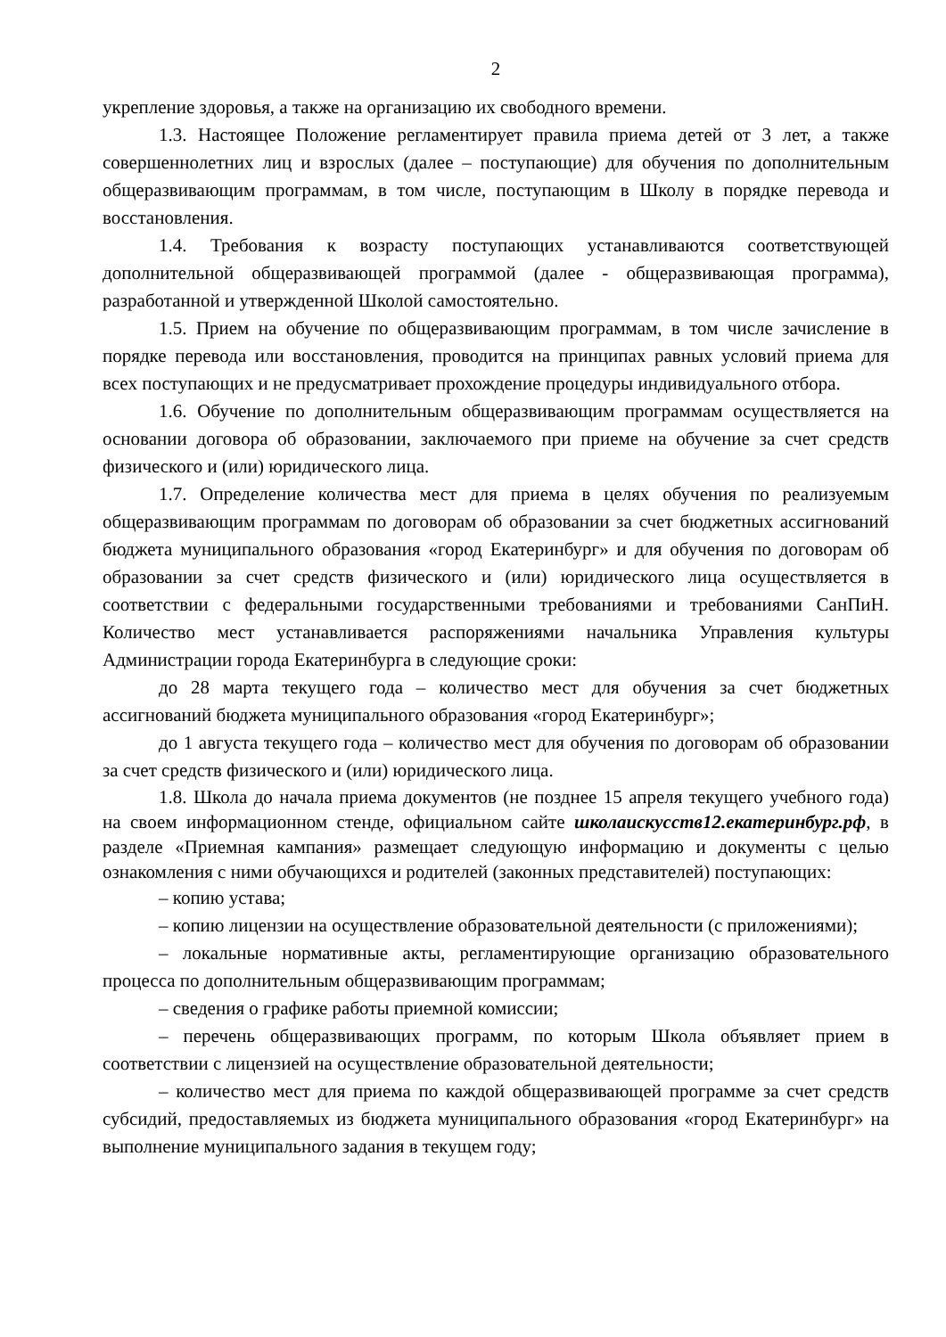2
укрепление здоровья, а также на организацию их свободного времени.
1.3. Настоящее Положение регламентирует правила приема детей от 3 лет, а также совершеннолетних лиц и взрослых (далее – поступающие) для обучения по дополнительным общеразвивающим программам, в том числе, поступающим в Школу в порядке перевода и восстановления.
1.4. Требования к возрасту поступающих устанавливаются соответствующей дополнительной общеразвивающей программой (далее - общеразвивающая программа), разработанной и утвержденной Школой самостоятельно.
1.5. Прием на обучение по общеразвивающим программам, в том числе зачисление в порядке перевода или восстановления, проводится на принципах равных условий приема для всех поступающих и не предусматривает прохождение процедуры индивидуального отбора.
1.6. Обучение по дополнительным общеразвивающим программам осуществляется на основании договора об образовании, заключаемого при приеме на обучение за счет средств физического и (или) юридического лица.
1.7. Определение количества мест для приема в целях обучения по реализуемым общеразвивающим программам по договорам об образовании за счет бюджетных ассигнований бюджета муниципального образования «город Екатеринбург» и для обучения по договорам об образовании за счет средств физического и (или) юридического лица осуществляется в соответствии с федеральными государственными требованиями и требованиями СанПиН. Количество мест устанавливается распоряжениями начальника Управления культуры Администрации города Екатеринбурга в следующие сроки:
до 28 марта текущего года – количество мест для обучения за счет бюджетных ассигнований бюджета муниципального образования «город Екатеринбург»;
до 1 августа текущего года – количество мест для обучения по договорам об образовании за счет средств физического и (или) юридического лица.
1.8. Школа до начала приема документов (не позднее 15 апреля текущего учебного года) на своем информационном стенде, официальном сайте школаискусств12.екатеринбург.рф, в разделе «Приемная кампания» размещает следующую информацию и документы с целью ознакомления с ними обучающихся и родителей (законных представителей) поступающих:
– копию устава;
– копию лицензии на осуществление образовательной деятельности (с приложениями);
– локальные нормативные акты, регламентирующие организацию образовательного процесса по дополнительным общеразвивающим программам;
– сведения о графике работы приемной комиссии;
– перечень общеразвивающих программ, по которым Школа объявляет прием в соответствии с лицензией на осуществление образовательной деятельности;
– количество мест для приема по каждой общеразвивающей программе за счет средств субсидий, предоставляемых из бюджета муниципального образования «город Екатеринбург» на выполнение муниципального задания в текущем году;